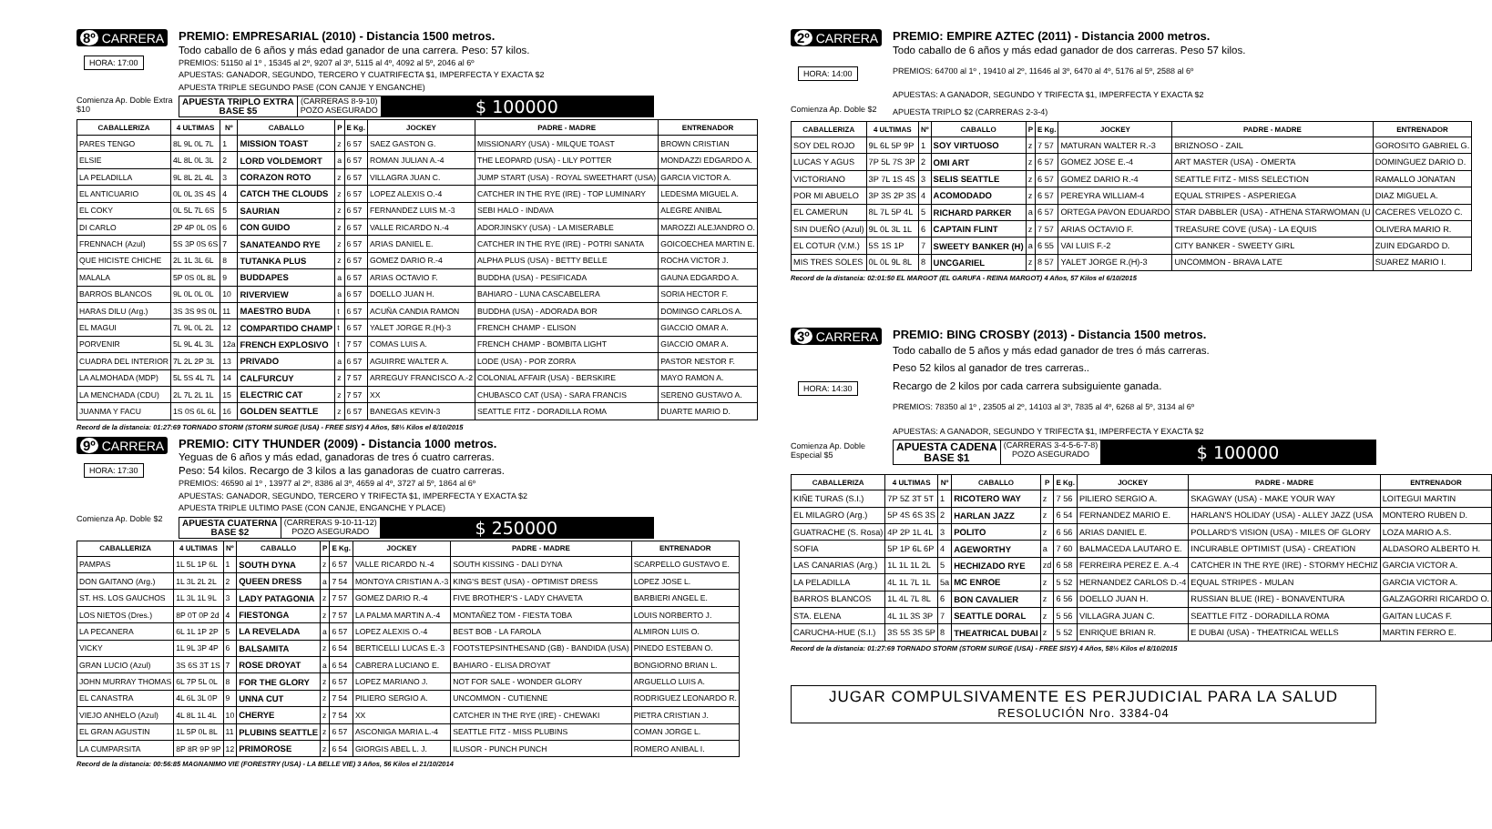8º CARRERA
HORA: 17:00
Comienza Ap. Doble Extra $10
PREMIO: EMPRESARIAL (2010) - Distancia 1500 metros.
Todo caballo de 6 años y más edad ganador de una carrera. Peso: 57 kilos.
PREMIOS: 51150 al 1º , 15345 al 2º, 9207 al 3º, 5115 al 4º, 4092 al 5º, 2046 al 6º
APUESTAS: GANADOR, SEGUNDO, TERCERO Y CUATRIFECTA $1, IMPERFECTA Y EXACTA $2
APUESTA TRIPLE SEGUNDO PASE (CON CANJE Y ENGANCHE)
APUESTA TRIPLO EXTRA
BASE $5
(CARRERAS 8-9-10)
POZO ASEGURADO
$ 100000
| CABALLERIZA | 4 ULTIMAS | Nº | CABALLO | P | E Kg. | JOCKEY | PADRE - MADRE | ENTRENADOR |
| --- | --- | --- | --- | --- | --- | --- | --- | --- |
| PARES TENGO | 8L 9L 0L 7L | 1 | MISSION TOAST | z | 6 57 | SAEZ GASTON G. | MISSIONARY (USA) - MILQUE TOAST | BROWN CRISTIAN |
| ELSIE | 4L 8L 0L 3L | 2 | LORD VOLDEMORT | a | 6 57 | ROMAN JULIAN A.-4 | THE LEOPARD (USA) - LILY POTTER | MONDAZZI EDGARDO A. |
| LA PELADILLA | 9L 8L 2L 4L | 3 | CORAZON ROTO | z | 6 57 | VILLAGRA JUAN C. | JUMP START (USA) - ROYAL SWEETHART (USA) | GARCIA VICTOR A. |
| EL ANTICUARIO | 0L 0L 3S 4S | 4 | CATCH THE CLOUDS | z | 6 57 | LOPEZ ALEXIS O.-4 | CATCHER IN THE RYE (IRE) - TOP LUMINARY | LEDESMA MIGUEL A. |
| EL COKY | 0L 5L 7L 6S | 5 | SAURIAN | z | 6 57 | FERNANDEZ LUIS M.-3 | SEBI HALO - INDAVA | ALEGRE ANIBAL |
| DI CARLO | 2P 4P 0L 0S | 6 | CON GUIDO | z | 6 57 | VALLE RICARDO N.-4 | ADORJINSKY (USA) - LA MISERABLE | MAROZZI ALEJANDRO O. |
| FRENNACH (Azul) | 5S 3P 0S 6S | 7 | SANATEANDO RYE | z | 6 57 | ARIAS DANIEL E. | CATCHER IN THE RYE (IRE) - POTRI SANATA | GOICOECHEA MARTIN E. |
| QUE HICISTE CHICHE | 2L 1L 3L 6L | 8 | TUTANKA PLUS | z | 6 57 | GOMEZ DARIO R.-4 | ALPHA PLUS (USA) - BETTY BELLE | ROCHA VICTOR J. |
| MALALA | 5P 0S 0L 8L | 9 | BUDDAPES | a | 6 57 | ARIAS OCTAVIO F. | BUDDHA (USA) - PESIFICADA | GAUNA EDGARDO A. |
| BARROS BLANCOS | 9L 0L 0L 0L | 10 | RIVERVIEW | a | 6 57 | DOELLO JUAN H. | BAHIARO - LUNA CASCABELERA | SORIA HECTOR F. |
| HARAS DILU (Arg.) | 3S 3S 9S 0L | 11 | MAESTRO BUDA | t | 6 57 | ACUÑA CANDIA RAMON | BUDDHA (USA) - ADORADA BOR | DOMINGO CARLOS A. |
| EL MAGUI | 7L 9L 0L 2L | 12 | COMPARTIDO CHAMP | t | 6 57 | YALET JORGE R.(H)-3 | FRENCH CHAMP - ELISON | GIACCIO OMAR A. |
| PORVENIR | 5L 9L 4L 3L | 12a | FRENCH EXPLOSIVO | t | 7 57 | COMAS LUIS A. | FRENCH CHAMP - BOMBITA LIGHT | GIACCIO OMAR A. |
| CUADRA DEL INTERIOR | 7L 2L 2P 3L | 13 | PRIVADO | a | 6 57 | AGUIRRE WALTER A. | LODE (USA) - POR ZORRA | PASTOR NESTOR F. |
| LA ALMOHADA (MDP) | 5L 5S 4L 7L | 14 | CALFURCUY | z | 7 57 | ARREGUY FRANCISCO A.-2 | COLONIAL AFFAIR (USA) - BERSKIRE | MAYO RAMON A. |
| LA MENCHADA (CDU) | 2L 7L 2L 1L | 15 | ELECTRIC CAT | z | 7 57 | XX | CHUBASCO CAT (USA) - SARA FRANCIS | SERENO GUSTAVO A. |
| JUANMA Y FACU | 1S 0S 6L 6L | 16 | GOLDEN SEATTLE | z | 6 57 | BANEGAS KEVIN-3 | SEATTLE FITZ - DORADILLA ROMA | DUARTE MARIO D. |
Record de la distancia: 01:27:69 TORNADO STORM (STORM SURGE (USA) - FREE SISY) 4 Años, 58½ Kilos el 8/10/2015
9º CARRERA
HORA: 17:30
Comienza Ap. Doble $2
PREMIO: CITY THUNDER (2009) - Distancia 1000 metros.
Yeguas de 6 años y más edad, ganadoras de tres ó cuatro carreras.
Peso: 54 kilos. Recargo de 3 kilos a las ganadoras de cuatro carreras.
PREMIOS: 46590 al 1º , 13977 al 2º, 8386 al 3º, 4659 al 4º, 3727 al 5º, 1864 al 6º
APUESTAS: GANADOR, SEGUNDO, TERCERO Y TRIFECTA $1, IMPERFECTA Y EXACTA $2
APUESTA TRIPLE ULTIMO PASE (CON CANJE, ENGANCHE Y PLACE)
APUESTA CUATERNA
BASE $2
(CARRERAS 9-10-11-12)
POZO ASEGURADO
$ 250000
| CABALLERIZA | 4 ULTIMAS | Nº | CABALLO | P | E Kg. | JOCKEY | PADRE - MADRE | ENTRENADOR |
| --- | --- | --- | --- | --- | --- | --- | --- | --- |
| PAMPAS | 1L 5L 1P 6L | 1 | SOUTH DYNA | z | 6 57 | VALLE RICARDO N.-4 | SOUTH KISSING - DALI DYNA | SCARPELLO GUSTAVO E. |
| DON GAITANO (Arg.) | 1L 3L 2L 2L | 2 | QUEEN DRESS | a | 7 54 | MONTOYA CRISTIAN A.-3 | KING'S BEST (USA) - OPTIMIST DRESS | LOPEZ JOSE L. |
| ST. HS. LOS GAUCHOS | 1L 3L 1L 9L | 3 | LADY PATAGONIA | z | 7 57 | GOMEZ DARIO R.-4 | FIVE BROTHER'S - LADY CHAVETA | BARBIERI ANGEL E. |
| LOS NIETOS (Dres.) | 8P 0T 0P 2d | 4 | FIESTONGA | z | 7 57 | LA PALMA MARTIN A.-4 | MONTAÑEZ TOM - FIESTA TOBA | LOUIS NORBERTO J. |
| LA PECANERA | 6L 1L 1P 2P | 5 | LA REVELADA | a | 6 57 | LOPEZ ALEXIS O.-4 | BEST BOB - LA FAROLA | ALMIRON LUIS O. |
| VICKY | 1L 9L 3P 4P | 6 | BALSAMITA | z | 6 54 | BERTICELLI LUCAS E.-3 | FOOTSTEPSINTHESAND (GB) - BANDIDA (USA) | PINEDO ESTEBAN O. |
| GRAN LUCIO (Azul) | 3S 6S 3T 1S | 7 | ROSE DROYAT | a | 6 54 | CABRERA LUCIANO E. | BAHIARO - ELISA DROYAT | BONGIORNO BRIAN L. |
| JOHN MURRAY THOMAS | 6L 7P 5L 0L | 8 | FOR THE GLORY | z | 6 57 | LOPEZ MARIANO J. | NOT FOR SALE - WONDER GLORY | ARGUELLO LUIS A. |
| EL CANASTRA | 4L 6L 3L 0P | 9 | UNNA CUT | z | 7 54 | PILIERO SERGIO A. | UNCOMMON - CUTIENNE | RODRIGUEZ LEONARDO R. |
| VIEJO ANHELO (Azul) | 4L 8L 1L 4L | 10 | CHERYE | z | 7 54 | XX | CATCHER IN THE RYE (IRE) - CHEWAKI | PIETRA CRISTIAN J. |
| EL GRAN AGUSTIN | 1L 5P 0L 8L | 11 | PLUBINS SEATTLE | z | 6 57 | ASCONIGA MARIA L.-4 | SEATTLE FITZ - MISS PLUBINS | COMAN JORGE L. |
| LA CUMPARSITA | 8P 8R 9P 9P | 12 | PRIMOROSE | z | 6 54 | GIORGIS ABEL L. J. | ILUSOR - PUNCH PUNCH | ROMERO ANIBAL I. |
Record de la distancia: 00:56:85 MAGNANIMO VIE (FORESTRY (USA) - LA BELLE VIE) 3 Años, 56 Kilos el 21/10/2014
2º CARRERA
HORA: 14:00
Comienza Ap. Doble $2
PREMIO: EMPIRE AZTEC (2011) - Distancia 2000 metros.
Todo caballo de 6 años y más edad ganador de dos carreras. Peso 57 kilos.
PREMIOS: 64700 al 1º , 19410 al 2º, 11646 al 3º, 6470 al 4º, 5176 al 5º, 2588 al 6º
APUESTAS: A GANADOR, SEGUNDO Y TRIFECTA $1, IMPERFECTA Y EXACTA $2
APUESTA TRIPLO $2 (CARRERAS 2-3-4)
| CABALLERIZA | 4 ULTIMAS | Nº | CABALLO | P | E Kg. | JOCKEY | PADRE - MADRE | ENTRENADOR |
| --- | --- | --- | --- | --- | --- | --- | --- | --- |
| SOY DEL ROJO | 9L 6L 5P 9P | 1 | SOY VIRTUOSO | z | 7 57 | MATURAN WALTER R.-3 | BRIZNOSO - ZAIL | GOROSITO GABRIEL G. |
| LUCAS Y AGUS | 7P 5L 7S 3P | 2 | OMI ART | z | 6 57 | GOMEZ JOSE E.-4 | ART MASTER (USA) - OMERTA | DOMINGUEZ DARIO D. |
| VICTORIANO | 3P 7L 1S 4S | 3 | SELIS SEATTLE | z | 6 57 | GOMEZ DARIO R.-4 | SEATTLE FITZ - MISS SELECTION | RAMALLO JONATAN |
| POR MI ABUELO | 3P 3S 2P 3S | 4 | ACOMODADO | z | 6 57 | PEREYRA WILLIAM-4 | EQUAL STRIPES - ASPERIEGA | DIAZ MIGUEL A. |
| EL CAMERUN | 8L 7L 5P 4L | 5 | RICHARD PARKER | a | 6 57 | ORTEGA PAVON EDUARDO | STAR DABBLER (USA) - ATHENA STARWOMAN (U | CACERES VELOZO C. |
| SIN DUEÑO (Azul) | 9L 0L 3L 1L | 6 | CAPTAIN FLINT | z | 7 57 | ARIAS OCTAVIO F. | TREASURE COVE (USA) - LA EQUIS | OLIVERA MARIO R. |
| EL COTUR (V.M.) | 5S 1S 1P | 7 | SWEETY BANKER (H) | a | 6 55 | VAI LUIS F.-2 | CITY BANKER - SWEETY GIRL | ZUIN EDGARDO D. |
| MIS TRES SOLES | 0L 0L 9L 8L | 8 | UNCGARIEL | z | 8 57 | YALET JORGE R.(H)-3 | UNCOMMON - BRAVA LATE | SUAREZ MARIO I. |
Record de la distancia: 02:01:50 EL MARGOT (EL GARUFA - REINA MARGOT) 4 Años, 57 Kilos el 6/10/2015
3º CARRERA
HORA: 14:30
Comienza Ap. Doble Especial $5
PREMIO: BING CROSBY (2013) - Distancia 1500 metros.
Todo caballo de 5 años y más edad ganador de tres ó más carreras.
Peso 52 kilos al ganador de tres carreras..
Recargo de 2 kilos por cada carrera subsiguiente ganada.
PREMIOS: 78350 al 1º , 23505 al 2º, 14103 al 3º, 7835 al 4º, 6268 al 5º, 3134 al 6º
APUESTAS: A GANADOR, SEGUNDO Y TRIFECTA $1, IMPERFECTA Y EXACTA $2
APUESTA CADENA
BASE $1
(CARRERAS 3-4-5-6-7-8)
POZO ASEGURADO
$ 100000
| CABALLERIZA | 4 ULTIMAS | Nº | CABALLO | P | E Kg. | JOCKEY | PADRE - MADRE | ENTRENADOR |
| --- | --- | --- | --- | --- | --- | --- | --- | --- |
| KIÑE TURAS (S.I.) | 7P 5Z 3T 5T | 1 | RICOTERO WAY | z | 7 56 | PILIERO SERGIO A. | SKAGWAY (USA) - MAKE YOUR WAY | LOITEGUI MARTIN |
| EL MILAGRO (Arg.) | 5P 4S 6S 3S | 2 | HARLAN JAZZ | z | 6 54 | FERNANDEZ MARIO E. | HARLAN'S HOLIDAY (USA) - ALLEY JAZZ (USA | MONTERO RUBEN D. |
| GUATRACHE (S. Rosa) | 4P 2P 1L 4L | 3 | POLITO | z | 6 56 | ARIAS DANIEL E. | POLLARD'S VISION (USA) - MILES OF GLORY | LOZA MARIO A.S. |
| SOFIA | 5P 1P 6L 6P | 4 | AGEWORTHY | a | 7 60 | BALMACEDA LAUTARO E. | INCURABLE OPTIMIST (USA) - CREATION | ALDASORO ALBERTO H. |
| LAS CANARIAS (Arg.) | 1L 1L 1L 2L | 5 | HECHIZADO RYE | zd | 6 58 | FERREIRA PEREZ E. A.-4 | CATCHER IN THE RYE (IRE) - STORMY HECHIZ | GARCIA VICTOR A. |
| LA PELADILLA | 4L 1L 7L 1L | 5a | MC ENROE | z | 5 52 | HERNANDEZ CARLOS D.-4 | EQUAL STRIPES - MULAN | GARCIA VICTOR A. |
| BARROS BLANCOS | 1L 4L 7L 8L | 6 | BON CAVALIER | z | 6 56 | DOELLO JUAN H. | RUSSIAN BLUE (IRE) - BONAVENTURA | GALZAGORRI RICARDO O. |
| STA. ELENA | 4L 1L 3S 3P | 7 | SEATTLE DORAL | z | 5 56 | VILLAGRA JUAN C. | SEATTLE FITZ - DORADILLA ROMA | GAITAN LUCAS F. |
| CARUCHA-HUE (S.I.) | 3S 5S 3S 5P | 8 | THEATRICAL DUBAI | z | 5 52 | ENRIQUE BRIAN R. | E DUBAI (USA) - THEATRICAL WELLS | MARTIN FERRO E. |
Record de la distancia: 01:27:69 TORNADO STORM (STORM SURGE (USA) - FREE SISY) 4 Años, 58½ Kilos el 8/10/2015
JUGAR COMPULSIVAMENTE ES PERJUDICIAL PARA LA SALUD
RESOLUCIÓN Nro. 3384-04